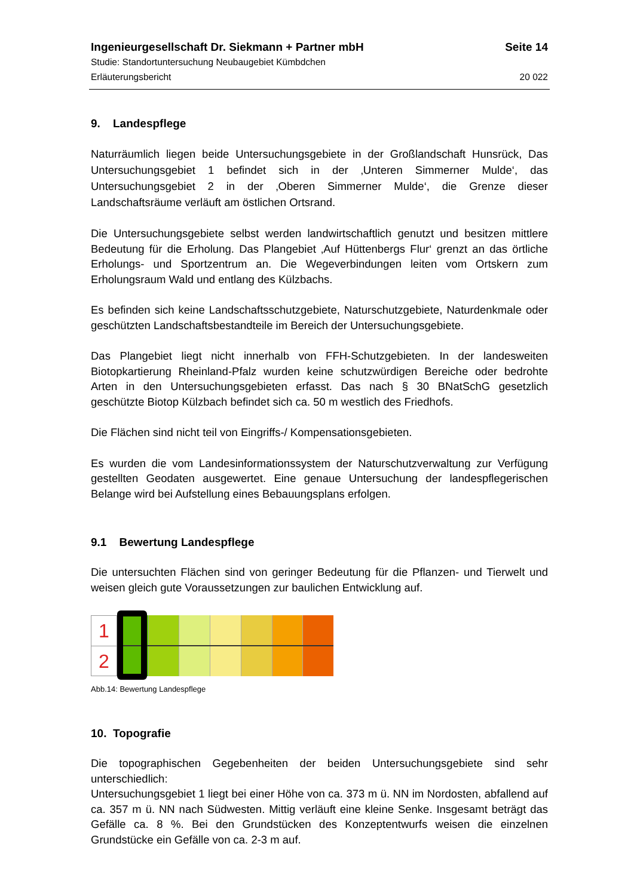Ingenieurgesellschaft Dr. Siekmann + Partner mbH Seite 14
Studie: Standortuntersuchung Neubaugebiet Kümbdchen
Erläuterungsbericht 20 022
9. Landespflege
Naturräumlich liegen beide Untersuchungsgebiete in der Großlandschaft Hunsrück, Das Untersuchungsgebiet 1 befindet sich in der ‚Unteren Simmerner Mulde‘, das Untersuchungsgebiet 2 in der ‚Oberen Simmerner Mulde‘, die Grenze dieser Landschaftsräume verläuft am östlichen Ortsrand.
Die Untersuchungsgebiete selbst werden landwirtschaftlich genutzt und besitzen mittlere Bedeutung für die Erholung. Das Plangebiet ‚Auf Hüttenbergs Flur‘ grenzt an das örtliche Erholungs- und Sportzentrum an. Die Wegeverbindungen leiten vom Ortskern zum Erholungsraum Wald und entlang des Külzbachs.
Es befinden sich keine Landschaftsschutzgebiete, Naturschutzgebiete, Naturdenkmale oder geschützten Landschaftsbestandteile im Bereich der Untersuchungsgebiete.
Das Plangebiet liegt nicht innerhalb von FFH-Schutzgebieten. In der landesweiten Biotopkartierung Rheinland-Pfalz wurden keine schutzwürdigen Bereiche oder bedrohte Arten in den Untersuchungsgebieten erfasst. Das nach § 30 BNatSchG gesetzlich geschützte Biotop Külzbach befindet sich ca. 50 m westlich des Friedhofs.
Die Flächen sind nicht teil von Eingriffs-/ Kompensationsgebieten.
Es wurden die vom Landesinformationssystem der Naturschutzverwaltung zur Verfügung gestellten Geodaten ausgewertet. Eine genaue Untersuchung der landespflegerischen Belange wird bei Aufstellung eines Bebauungsplans erfolgen.
9.1 Bewertung Landespflege
Die untersuchten Flächen sind von geringer Bedeutung für die Pflanzen- und Tierwelt und weisen gleich gute Voraussetzungen zur baulichen Entwicklung auf.
1
2
Abb.14: Bewertung Landespflege
10. Topografie
Die topographischen Gegebenheiten der beiden Untersuchungsgebiete sind sehr unterschiedlich:
Untersuchungsgebiet 1 liegt bei einer Höhe von ca. 373 m ü. NN im Nordosten, abfallend auf ca. 357 m ü. NN nach Südwesten. Mittig verläuft eine kleine Senke. Insgesamt beträgt das Gefälle ca. 8 %. Bei den Grundstücken des Konzeptentwurfs weisen die einzelnen Grundstücke ein Gefälle von ca. 2-3 m auf.